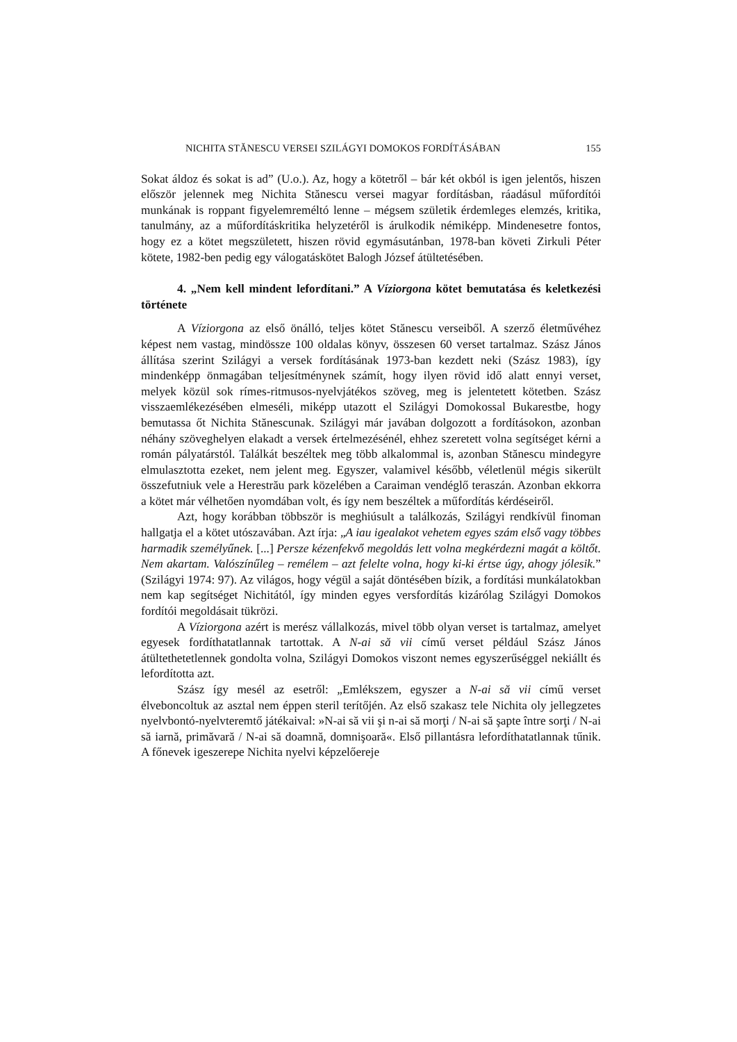NICHITA STĂNESCU VERSEI SZILÁGYI DOMOKOS FORDÍTÁSÁBAN 155
Sokat áldoz és sokat is ad” (U.o.). Az, hogy a kötetről – bár két okból is igen jelentős, hiszen először jelennek meg Nichita Stănescu versei magyar fordításban, ráadásul műfordítói munkának is roppant figyelemreméltó lenne – mégsem születik érdemleges elemzés, kritika, tanulmány, az a műfordításkritika helyzetéről is árulkodik némiképp. Mindenesetre fontos, hogy ez a kötet megszületett, hiszen rövid egymásutánban, 1978-ban követi Zirkuli Péter kötete, 1982-ben pedig egy válogatáskötet Balogh József átültetésében.
4. „Nem kell mindent lefordítani.” A Víziorgona kötet bemutatása és keletkezési története
A Víziorgona az első önálló, teljes kötet Stănescu verseiből. A szerző életművéhez képest nem vastag, mindössze 100 oldalas könyv, összesen 60 verset tartalmaz. Szász János állítása szerint Szilágyi a versek fordításának 1973-ban kezdett neki (Szász 1983), így mindenképp önmagában teljesítménynek számít, hogy ilyen rövid idő alatt ennyi verset, melyek közül sok rímes-ritmusos-nyelvjátékos szöveg, meg is jelentetett kötetben. Szász visszaemlékezésében elmeséli, miképp utazott el Szilágyi Domokossal Bukarestbe, hogy bemutassa őt Nichita Stănescunak. Szilágyi már javában dolgozott a fordításokon, azonban néhány szöveghelyen elakadt a versek értelmezésénél, ehhez szeretett volna segítséget kérni a román pályatárstól. Találkát beszéltek meg több alkalommal is, azonban Stănescu mindegyre elmulasztotta ezeket, nem jelent meg. Egyszer, valamivel később, véletlenül mégis sikerült összefutniuk vele a Herestrău park közelében a Caraiman vendéglő teraszán. Azonban ekkorra a kötet már vélhetően nyomdában volt, és így nem beszéltek a műfordítás kérdéseiről.
Azt, hogy korábban többször is meghiúsult a találkozás, Szilágyi rendkívül finoman hallgatja el a kötet utószavában. Azt írja: „A iau igealakot vehetem egyes szám első vagy többes harmadik személyűnek. [...] Persze kézenfekvő megoldás lett volna megkérdezni magát a költőt. Nem akartam. Valószínűleg – remélem – azt felelte volna, hogy ki-ki értse úgy, ahogy jólesik.” (Szilágyi 1974: 97). Az világos, hogy végül a saját döntésében bízik, a fordítási munkálatokban nem kap segítséget Nichitától, így minden egyes versfordítás kizárólag Szilágyi Domokos fordítói megoldásait tükrözi.
A Víziorgona azért is merész vállalkozás, mivel több olyan verset is tartalmaz, amelyet egyesek fordíthatatlannak tartottak. A N-ai să vii című verset például Szász János átültethetetlennek gondolta volna, Szilágyi Domokos viszont nemes egyszerűséggel nekiállt és lefordította azt.
Szász így mesél az esetről: „Emlékszem, egyszer a N-ai să vii című verset élveboncoltuk az asztal nem éppen steril terítőjén. Az első szakasz tele Nichita oly jellegzetes nyelvbontó-nyelvteremtő játékaival: »N-ai să vii şi n-ai să morţi / N-ai să şapte între sorţi / N-ai să iarnă, primăvară / N-ai să doamnă, domnişoară«. Első pillantásra lefordíthatatlannak tűnik. A főnevek igeszerepe Nichita nyelvi képzelőereje